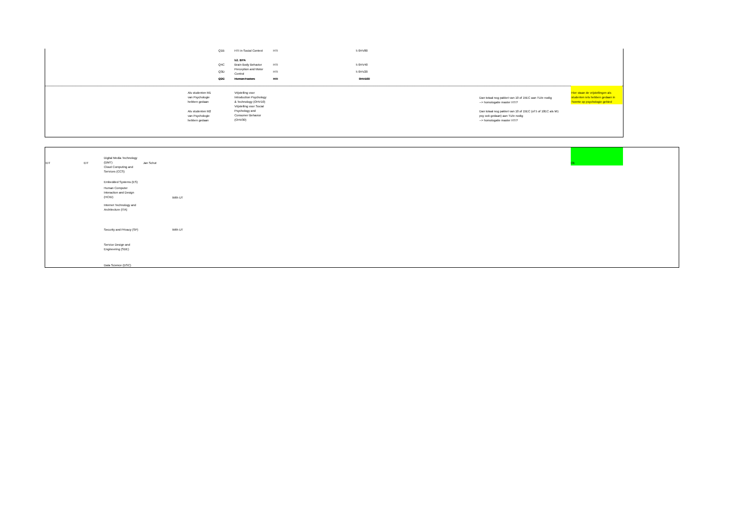Q1B HTI in Social Context HTI 5 0HV80
b2. BPA
Q4C Brain Body Behavior HTI 5 0HV40
Q3D
Perception and Motor
Control
HTI 5 0HV20
Q2C Human Factors HTI 0HV100
Als studenten M1
van Psychologie
hebben gedaan
Vrijstelling voor
Introduction Psychology
& Technology (OHV10)
Vrijstelling voor Social
Psychology and
Consumer Behavior
(OHV30)
Als studenten M2
van Psychologie
hebben gedaan
Dan totaal nog pakket van 10 of 15EC aan TU/e nodig
--> homologatie master HTI?
Dan totaal nog pakket van 10 of 15EC (of 5 of 10EC als M1
psy ook gedaan) aan TU/e nodig
--> homologatie master HTI?
Hier staan de vrijstellingen als studenten iets hebben gedaan in Twente op psychologie gebied
Ok
EIT EIT
Digital Media Technology
(DMT)
Cloud Computing and
Services (CCS)
Jan Schut
Embedded Systems (ES)
Human Computer
Interaction and Design
(HCID)
With UT
Internet Technology and
Architecture (ITA)
Security and Privacy (SP) With UT
Service Design and
Engineering (SDE)
Data Science (DSC)